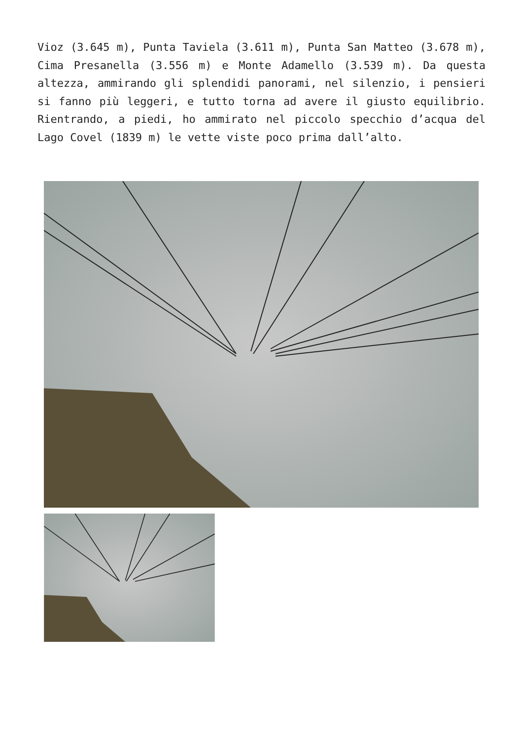Vioz (3.645 m), Punta Taviela (3.611 m), Punta San Matteo (3.678 m), Cima Presanella (3.556 m) e Monte Adamello (3.539 m). Da questa altezza, ammirando gli splendidi panorami, nel silenzio, i pensieri si fanno più leggeri, e tutto torna ad avere il giusto equilibrio. Rientrando, a piedi, ho ammirato nel piccolo specchio d’acqua del Lago Covel (1839 m) le vette viste poco prima dall’alto.